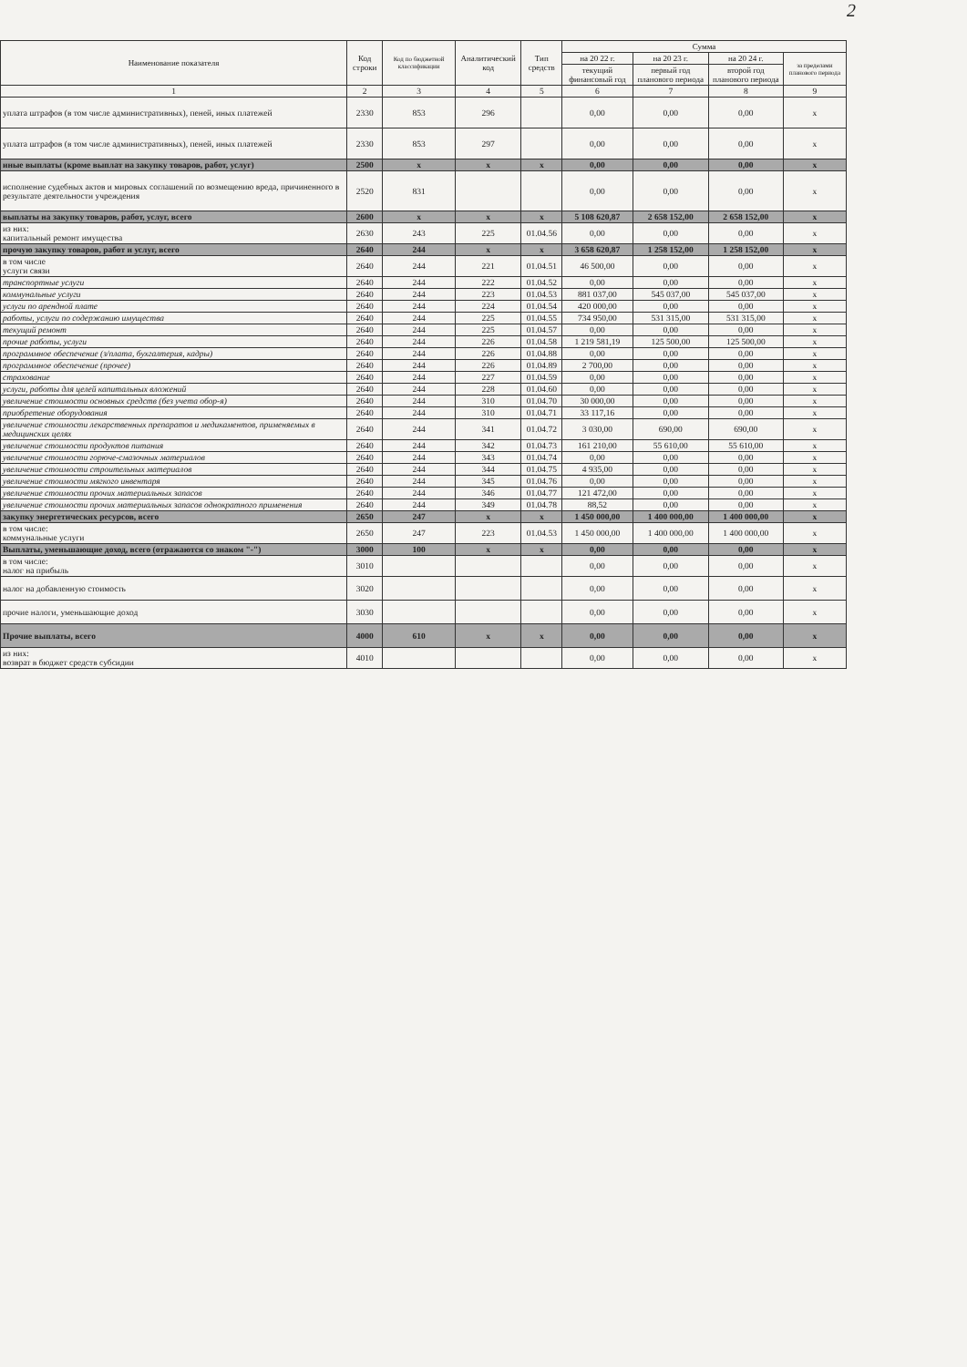2
| Наименование показателя | Код строки | Код по бюджетной классификации | Аналитический код | Тип средств | Сумма | | | |
| --- | --- | --- | --- | --- | --- | --- | --- | --- |
| | | | | | на 20 22 г. | на 20 23 г. | на 20 24 г. | за пределами планового периода |
| | | | | | текущий финансовый год | первый год планового периода | второй год планового периода | |
| 1 | 2 | 3 | 4 | 5 | 6 | 7 | 8 | 9 |
| уплата штрафов (в том числе административных), пеней, иных платежей | 2330 | 853 | 296 | | 0,00 | 0,00 | 0,00 | x |
| уплата штрафов (в том числе административных), пеней, иных платежей | 2330 | 853 | 297 | | 0,00 | 0,00 | 0,00 | x |
| иные выплаты (кроме выплат на закупку товаров, работ, услуг) | 2500 | x | x | x | 0,00 | 0,00 | 0,00 | x |
| исполнение судебных актов и мировых соглашений по возмещению вреда, причиненного в результате деятельности учреждения | 2520 | 831 | | | 0,00 | 0,00 | 0,00 | x |
| выплаты на закупку товаров, работ, услуг, всего | 2600 | x | x | x | 5 108 620,87 | 2 658 152,00 | 2 658 152,00 | x |
| из них: капитальный ремонт имущества | 2630 | 243 | 225 | 01.04.56 | 0,00 | 0,00 | 0,00 | x |
| прочую закупку товаров, работ и услуг, всего | 2640 | 244 | x | x | 3 658 620,87 | 1 258 152,00 | 1 258 152,00 | x |
| в том числе услуги связи | 2640 | 244 | 221 | 01.04.51 | 46 500,00 | 0,00 | 0,00 | x |
| транспортные услуги | 2640 | 244 | 222 | 01.04.52 | 0,00 | 0,00 | 0,00 | x |
| коммунальные услуги | 2640 | 244 | 223 | 01.04.53 | 881 037,00 | 545 037,00 | 545 037,00 | x |
| услуги по арендной плате | 2640 | 244 | 224 | 01.04.54 | 420 000,00 | 0,00 | 0,00 | x |
| работы, услуги по содержанию имущества | 2640 | 244 | 225 | 01.04.55 | 734 950,00 | 531 315,00 | 531 315,00 | x |
| текущий ремонт | 2640 | 244 | 225 | 01.04.57 | 0,00 | 0,00 | 0,00 | x |
| прочие работы, услуги | 2640 | 244 | 226 | 01.04.58 | 1 219 581,19 | 125 500,00 | 125 500,00 | x |
| программное обеспечение (з/плата, бухгалтерия, кадры) | 2640 | 244 | 226 | 01.04.88 | 0,00 | 0,00 | 0,00 | x |
| программное обеспечение (прочее) | 2640 | 244 | 226 | 01.04.89 | 2 700,00 | 0,00 | 0,00 | x |
| страхование | 2640 | 244 | 227 | 01.04.59 | 0,00 | 0,00 | 0,00 | x |
| услуги, работы для целей капитальных вложений | 2640 | 244 | 228 | 01.04.60 | 0,00 | 0,00 | 0,00 | x |
| увеличение стоимости основных средств (без учета обор-я) | 2640 | 244 | 310 | 01.04.70 | 30 000,00 | 0,00 | 0,00 | x |
| приобретение оборудования | 2640 | 244 | 310 | 01.04.71 | 33 117,16 | 0,00 | 0,00 | x |
| увеличение стоимости лекарственных препаратов и медикаментов, применяемых в медицинских целях | 2640 | 244 | 341 | 01.04.72 | 3 030,00 | 690,00 | 690,00 | x |
| увеличение стоимости продуктов питания | 2640 | 244 | 342 | 01.04.73 | 161 210,00 | 55 610,00 | 55 610,00 | x |
| увеличение стоимости горюче-смазочных материалов | 2640 | 244 | 343 | 01.04.74 | 0,00 | 0,00 | 0,00 | x |
| увеличение стоимости строительных материалов | 2640 | 244 | 344 | 01.04.75 | 4 935,00 | 0,00 | 0,00 | x |
| увеличение стоимости мягкого инвентаря | 2640 | 244 | 345 | 01.04.76 | 0,00 | 0,00 | 0,00 | x |
| увеличение стоимости прочих материальных запасов | 2640 | 244 | 346 | 01.04.77 | 121 472,00 | 0,00 | 0,00 | x |
| увеличение стоимости прочих материальных запасов однократного применения | 2640 | 244 | 349 | 01.04.78 | 88,52 | 0,00 | 0,00 | x |
| закупку энергетических ресурсов, всего | 2650 | 247 | x | x | 1 450 000,00 | 1 400 000,00 | 1 400 000,00 | x |
| в том числе: коммунальные услуги | 2650 | 247 | 223 | 01.04.53 | 1 450 000,00 | 1 400 000,00 | 1 400 000,00 | x |
| Выплаты, уменьшающие доход, всего (отражаются со знаком "-") | 3000 | 100 | x | x | 0,00 | 0,00 | 0,00 | x |
| в том числе: налог на прибыль | 3010 | | | | 0,00 | 0,00 | 0,00 | x |
| налог на добавленную стоимость | 3020 | | | | 0,00 | 0,00 | 0,00 | x |
| прочие налоги, уменьшающие доход | 3030 | | | | 0,00 | 0,00 | 0,00 | x |
| Прочие выплаты, всего | 4000 | 610 | x | x | 0,00 | 0,00 | 0,00 | x |
| из них: возврат в бюджет средств субсидии | 4010 | | | | 0,00 | 0,00 | 0,00 | x |